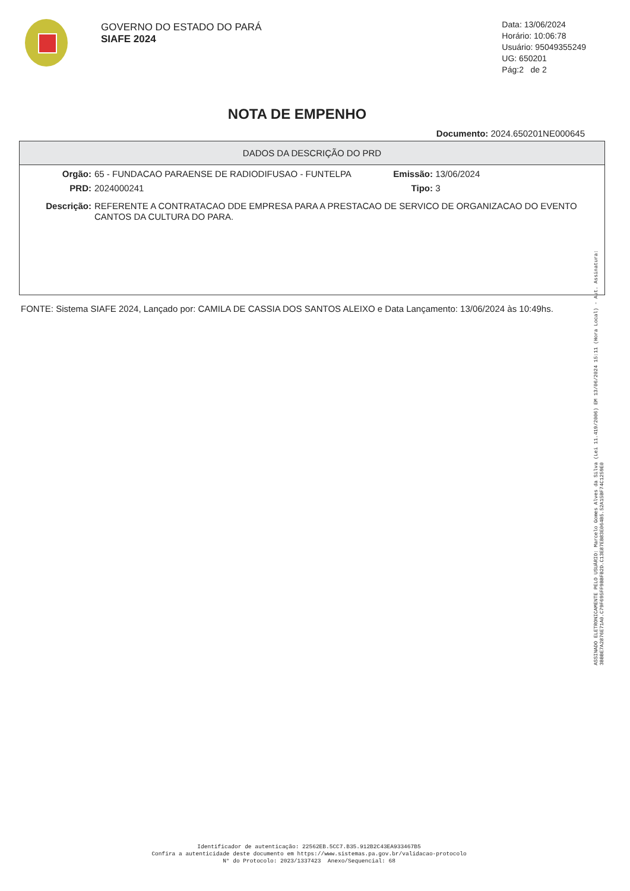GOVERNO DO ESTADO DO PARÁ
SIAFE 2024
Data: 13/06/2024
Horário: 10:06:78
Usuário: 95049355249
UG: 650201
Pág:2 de 2
NOTA DE EMPENHO
Documento: 2024.650201NE000645
DADOS DA DESCRIÇÃO DO PRD
Orgão: 65 - FUNDACAO PARAENSE DE RADIODIFUSAO - FUNTELPA Emissão: 13/06/2024
PRD: 2024000241 Tipo: 3
Descrição: REFERENTE A CONTRATACAO DDE EMPRESA PARA A PRESTACAO DE SERVICO DE ORGANIZACAO DO EVENTO CANTOS DA CULTURA DO PARA.
FONTE: Sistema SIAFE 2024, Lançado por: CAMILA DE CASSIA DOS SANTOS ALEIXO e Data Lançamento: 13/06/2024 às 10:49hs.
ASSINADO ELETRONICAMENTE PELO USUÁRIO: Marcelo Gomes Alves da Silva (Lei 11.419/2006) EM 13/06/2024 15:11 (Hora Local) - Aut. Assinatura: 3BBBE7A2876E71A0.C79F695FF9BBFB2D.C13E87EB83E064B5.52A15BF74C1259E0
Identificador de autenticação: 22562EB.5CC7.B35.912B2C43EA933467B5
Confira a autenticidade deste documento em https://www.sistemas.pa.gov.br/validacao-protocolo
N° do Protocolo: 2023/1337423 Anexo/Sequencial: 68